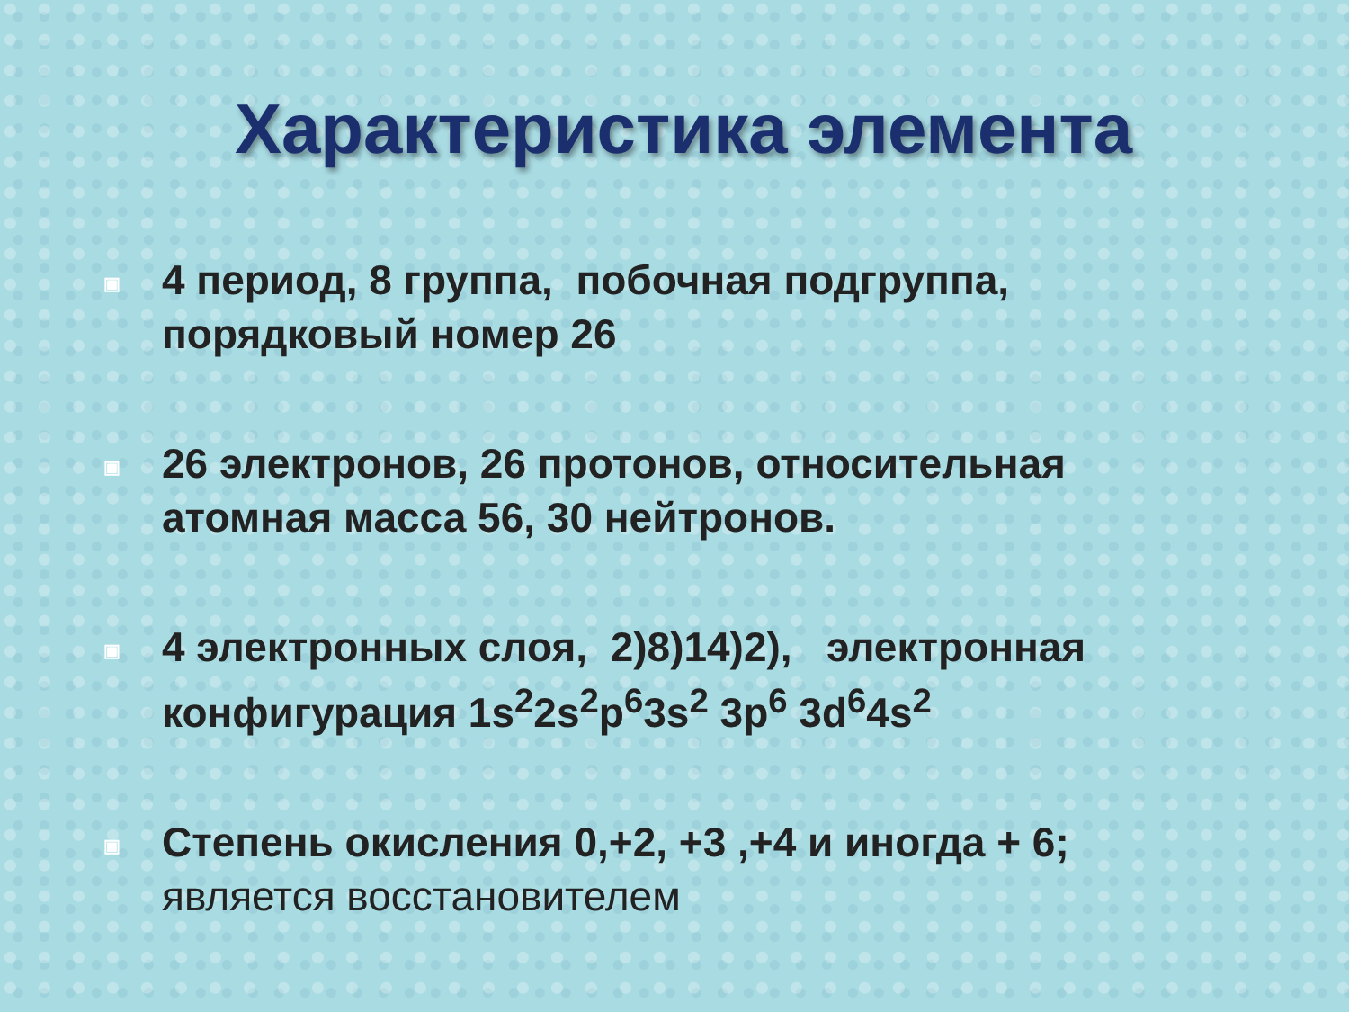Характеристика элемента
▣ 4 период, 8 группа, побочная подгруппа, порядковый номер 26
▣ 26 электронов, 26 протонов, относительная атомная масса 56, 30 нейтронов.
▣ 4 электронных слоя, 2)8)14)2), электронная конфигурация 1s<sup>2</sup>2s<sup>2</sup>p<sup>6</sup>3s<sup>2</sup> 3p<sup>6</sup> 3d<sup>6</sup>4s<sup>2</sup>
▣ Степень окисления 0,+2, +3 ,+4 и иногда + 6; является восстановителем